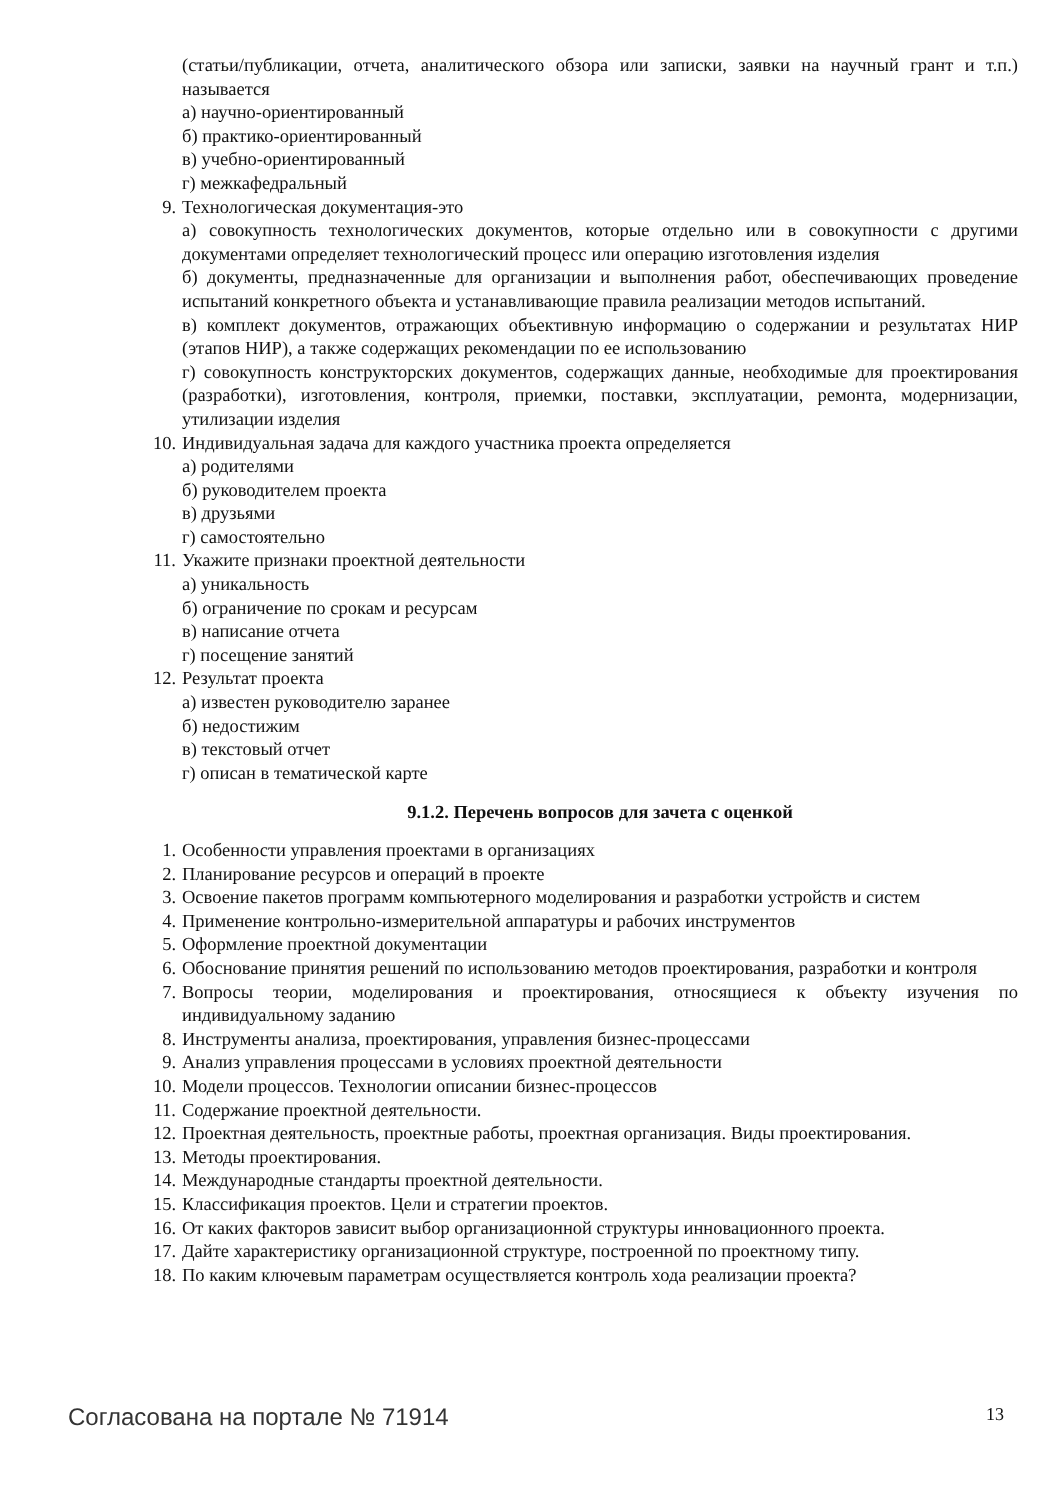(статьи/публикации, отчета, аналитического обзора или записки, заявки на научный грант и т.п.) называется
а) научно-ориентированный
б) практико-ориентированный
в) учебно-ориентированный
г) межкафедральный
9. Технологическая документация-это
а) совокупность технологических документов, которые отдельно или в совокупности с другими документами определяет технологический процесс или операцию изготовления изделия
б) документы, предназначенные для организации и выполнения работ, обеспечивающих проведение испытаний конкретного объекта и устанавливающие правила реализации методов испытаний.
в) комплект документов, отражающих объективную информацию о содержании и результатах НИР (этапов НИР), а также содержащих рекомендации по ее использованию
г) совокупность конструкторских документов, содержащих данные, необходимые для проектирования (разработки), изготовления, контроля, приемки, поставки, эксплуатации, ремонта, модернизации, утилизации изделия
10. Индивидуальная задача для каждого участника проекта определяется
а) родителями
б) руководителем проекта
в) друзьями
г) самостоятельно
11. Укажите признаки проектной деятельности
а) уникальность
б) ограничение по срокам и ресурсам
в) написание отчета
г) посещение занятий
12. Результат проекта
а) известен руководителю заранее
б) недостижим
в) текстовый отчет
г) описан в тематической карте
9.1.2. Перечень вопросов для зачета с оценкой
1. Особенности управления проектами в организациях
2. Планирование ресурсов и операций в проекте
3. Освоение пакетов программ компьютерного моделирования и разработки устройств и систем
4. Применение контрольно-измерительной аппаратуры и рабочих инструментов
5. Оформление проектной документации
6. Обоснование принятия решений по использованию методов проектирования, разработки и контроля
7. Вопросы теории, моделирования и проектирования, относящиеся к объекту изучения по индивидуальному заданию
8. Инструменты анализа, проектирования, управления бизнес-процессами
9. Анализ управления процессами в условиях проектной деятельности
10. Модели процессов. Технологии описании бизнес-процессов
11. Содержание проектной деятельности.
12. Проектная деятельность, проектные работы, проектная организация. Виды проектирования.
13. Методы проектирования.
14. Международные стандарты проектной деятельности.
15. Классификация проектов. Цели и стратегии проектов.
16. От каких факторов зависит выбор организационной структуры инновационного проекта.
17. Дайте характеристику организационной структуре, построенной по проектному типу.
18. По каким ключевым параметрам осуществляется контроль хода реализации проекта?
Согласована на портале № 71914 13